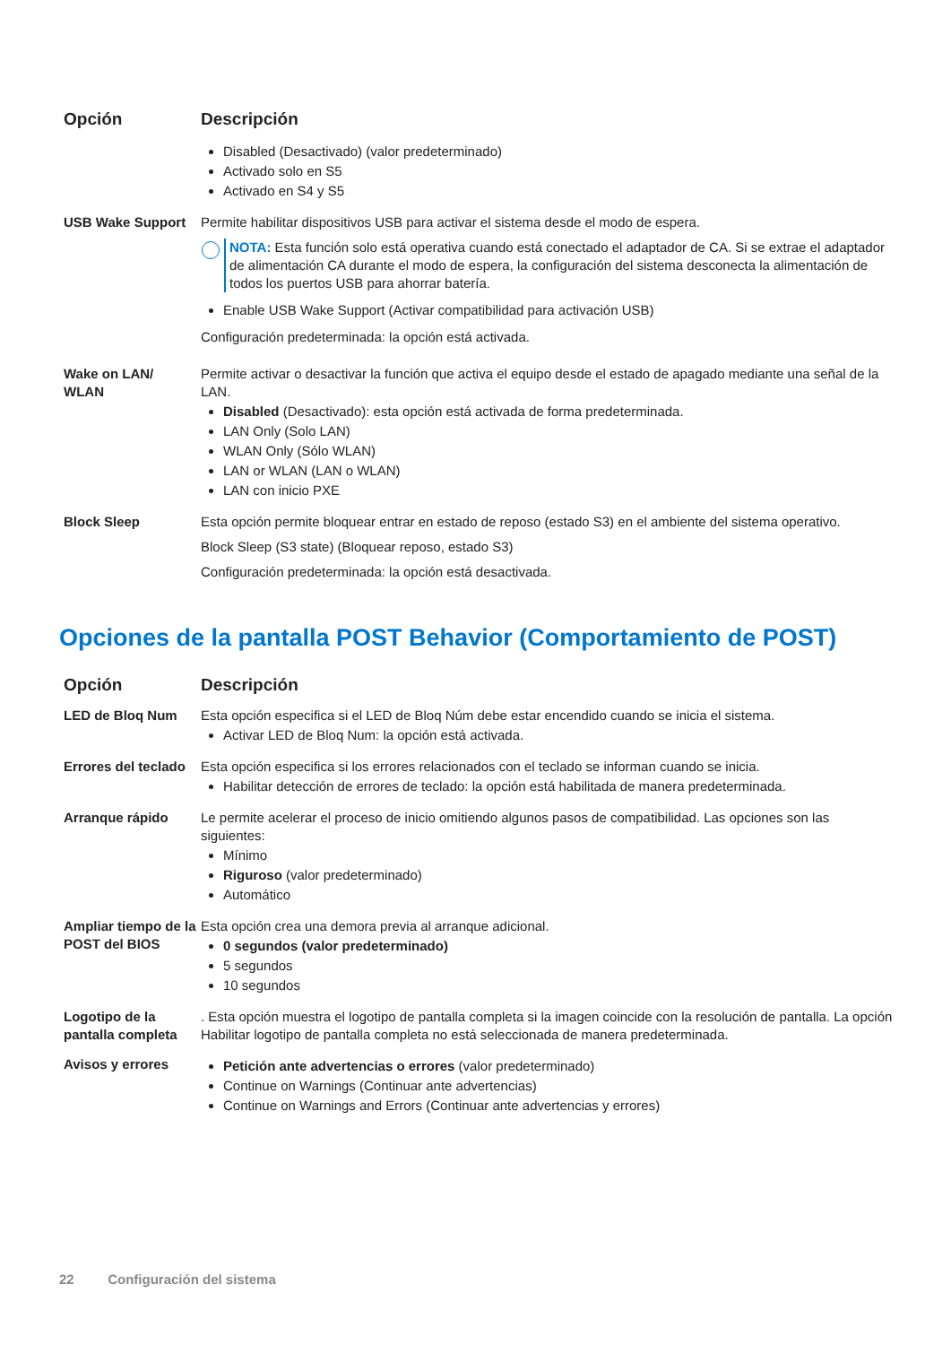| Opción | Descripción |
| --- | --- |
| | Disabled (Desactivado) (valor predeterminado) Activado solo en S5 Activado en S4 y S5 |
| USB Wake Support | Permite habilitar dispositivos USB para activar el sistema desde el modo de espera. NOTA: Esta función solo está operativa cuando está conectado el adaptador de CA. Si se extrae el adaptador de alimentación CA durante el modo de espera, la configuración del sistema desconecta la alimentación de todos los puertos USB para ahorrar batería. Enable USB Wake Support (Activar compatibilidad para activación USB) Configuración predeterminada: la opción está activada. |
| Wake on LAN/ WLAN | Permite activar o desactivar la función que activa el equipo desde el estado de apagado mediante una señal de la LAN. Disabled (Desactivado): esta opción está activada de forma predeterminada. LAN Only (Solo LAN) WLAN Only (Sólo WLAN) LAN or WLAN (LAN o WLAN) LAN con inicio PXE |
| Block Sleep | Esta opción permite bloquear entrar en estado de reposo (estado S3) en el ambiente del sistema operativo. Block Sleep (S3 state) (Bloquear reposo, estado S3) Configuración predeterminada: la opción está desactivada. |
Opciones de la pantalla POST Behavior (Comportamiento de POST)
| Opción | Descripción |
| --- | --- |
| LED de Bloq Num | Esta opción especifica si el LED de Bloq Núm debe estar encendido cuando se inicia el sistema. Activar LED de Bloq Num: la opción está activada. |
| Errores del teclado | Esta opción especifica si los errores relacionados con el teclado se informan cuando se inicia. Habilitar detección de errores de teclado: la opción está habilitada de manera predeterminada. |
| Arranque rápido | Le permite acelerar el proceso de inicio omitiendo algunos pasos de compatibilidad. Las opciones son las siguientes: Mínimo Riguroso (valor predeterminado) Automático |
| Ampliar tiempo de la POST del BIOS | Esta opción crea una demora previa al arranque adicional. 0 segundos (valor predeterminado) 5 segundos 10 segundos |
| Logotipo de la pantalla completa | . Esta opción muestra el logotipo de pantalla completa si la imagen coincide con la resolución de pantalla. La opción Habilitar logotipo de pantalla completa no está seleccionada de manera predeterminada. |
| Avisos y errores | Petición ante advertencias o errores (valor predeterminado) Continue on Warnings (Continuar ante advertencias) Continue on Warnings and Errors (Continuar ante advertencias y errores) |
22 Configuración del sistema